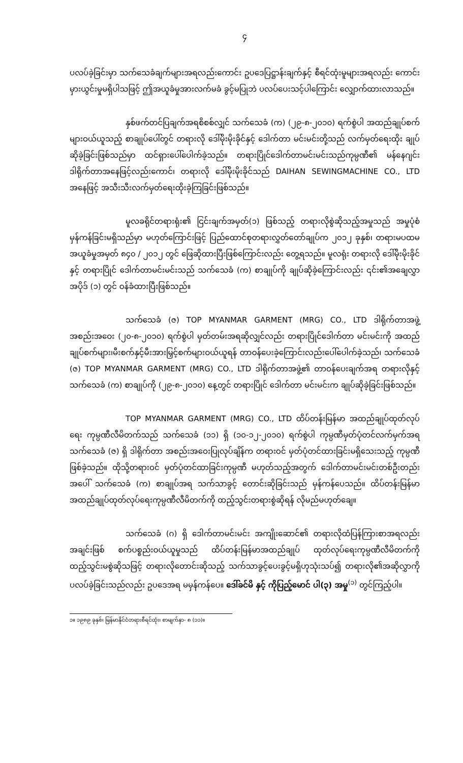၄
ပလပ်ခဲ့ခြင်းမှာ သက်သေခံချက်များအရလည်းကောင်း ဥပဒေပြဋ္ဌာန်းချက်နှင့် စီရင်ထုံးမူများအရလည်း ကောင်း မှားယွင်းမှုမရှိပါသဖြင့် ဤအယူခံမှုအားလက်မခံ ခွင့်မပြုဘဲ ပလပ်ပေးသင့်ပါကြောင်း လျှောက်ထားလာသည်။
နှစ်ဖက်တင်ပြချက်အရစိစစ်လျှင် သက်သေခံ (က) (၂၉-၈-၂၀၁၀) ရက်စွဲပါ အထည်ချုပ်စက်များဝယ်ယူသည့် စာချုပ်ပေါ်တွင် တရားလို ဒေါ်မိုးမိုးခိုင်နှင့် ဒေါက်တာ မင်းမင်းတို့သည် လက်မှတ်ရေးထိုး ချုပ်ဆိုခဲ့ခြင်းဖြစ်သည်မှာ ထင်ရှားပေါ်ပေါက်ခဲ့သည်။ တရားပြိုင်ဒေါက်တာမင်းမင်းသည်ကုမ္ပဏီ၏ မန်နေဂျင်းဒါရိုက်တာအနေဖြင့်လည်းကောင်၊ တရားလို ဒေါ်မိုးမိုးခိုင်သည် DAIHAN SEWINGMACHINE CO., LTD အနေဖြင့် အသီးသီးလက်မှတ်ရေးထိုးခဲ့ကြခြင်းဖြစ်သည်။
မူလခရိုင်တရားရုံး၏ ငြင်းချက်အမှတ်(၁) ဖြစ်သည့် တရားလိုစွဲဆိုသည့်အမှုသည် အမှုပုံစံမှန်ကန်ခြင်းမရှိသည်မှာ မဟုတ်ကြောင်းဖြင့် ပြည်ထောင်စုတရားလွှတ်တော်ချုပ်က ၂၀၁၂ ခုနှစ်၊ တရားမပထမအယူခံမှုအမှတ် ၈၄၀ / ၂၀၁၂ တွင် ဖြေဆိုထားပြီးဖြစ်ကြောင်းလည်း တွေ့ရသည်။ မူလရုံး တရားလို ဒေါ်မိုးမိုးခိုင်နှင့် တရားပြိုင် ဒေါက်တာမင်းမင်းသည် သက်သေခံ (က) စာချုပ်ကို ချုပ်ဆိုခဲ့ကြောင်းလည်း ၎င်း၏အချေလွှာအပိုဒ် (၁) တွင် ဝန်ခံထားပြီးဖြစ်သည်။
သက်သေခံ (ဇ) TOP MYANMAR GARMENT (MRG) CO., LTD ဒါရိုက်တာအဖွဲ့ အစည်းအဝေး (၂၀-၈-၂၀၁၀) ရက်စွဲပါ မှတ်တမ်းအရဆိုလျှင်လည်း တရားပြိုင်ဒေါက်တာ မင်းမင်းကို အထည်ချုပ်စက်များ၊မီးစက်နှင့်မီးအားမြှင့်စက်များဝယ်ယူရန် တာဝန်ပေးခဲ့ကြောင်းလည်းပေါ်ပေါက်ခဲ့သည်၊ သက်သေခံ (ဇ) TOP MYANMAR GARMENT (MRG) CO., LTD ဒါရိုက်တာအဖွဲ့၏ တာဝန်ပေးချက်အရ တရားလိုနှင့် သက်သေခံ (က) စာချုပ်ကို (၂၉-၈-၂၀၁၀) နေ့တွင် တရားပြိုင် ဒေါက်တာ မင်းမင်းက ချုပ်ဆိုခဲ့ခြင်းဖြစ်သည်။
TOP MYANMAR GARMENT (MRG) CO., LTD ထိပ်တန်းမြန်မာ အထည်ချုပ်ထုတ်လုပ်ရေး ကုမ္ပဏီလီမိတက်သည် သက်သေခံ (၁၁) ရှိ (၁၀-၁၂-၂၀၁၀) ရက်စွဲပါ ကုမ္ပဏီမှတ်ပုံတင်လက်မှက်အရ သက်သေခံ (ဇ) ရှိ ဒါရိုက်တာ အစည်းအဝေးပြုလုပ်ချိန်က တရားဝင် မှတ်ပုံတင်ထားခြင်းမရှိသေးသည့် ကုမ္ပဏီဖြစ်ခဲ့သည်။ ထိုသို့တရားဝင် မှတ်ပုံတင်ထာခြင်းကုမ္ပဏီ မဟုတ်သည့်အတွက် ဒေါက်တာမင်းမင်းတစ်ဦးတည်းအပေါ် သက်သေခံ (က) စာချုပ်အရ သက်သာခွင့် တောင်းဆိုခြင်းသည် မှန်ကန်ပေသည်။ ထိပ်တန်းမြန်မာ အထည်ချုပ်ထုတ်လုပ်ရေးကုမ္ပဏီလီမိတက်ကို ထည့်သွင်းတရားစွဲဆိုရန် လိုမည်မဟုတ်ချေ။
သက်သေခံ (ဂ) ရှိ ဒေါက်တာမင်းမင်း အကျိုးဆောင်၏ တရားလိုထံပြန်ကြားစာအရလည်း အချင်းဖြစ် စက်ပစ္စည်းဝယ်ယူမှုသည် ထိပ်တန်းမြန်မာအထည်ချုပ် ထုတ်လုပ်ရေးကုမ္ပဏီလီမိတက်ကို ထည့်သွင်းမစွဲဆိုသဖြင့် တရားလိုတောင်းဆိုသည့် သက်သာခွင့်ပေးခွင့်မရှိဟုသုံးသပ်၍ တရားလို၏အဆိုလွှာကို ပလပ်ခဲ့ခြင်းသည်လည်း ဥပဒေအရ မမှန်ကန်ပေ။ ဒေါ်ခင်မိ နှင့် ကိုပြည့်မောင် ပါ(၃) အမှု<sup>(၁)</sup> တွင်ကြည့်ပါ။
၁။ ၁၉၈၉ ခုနှစ်၊ မြန်မာနိုင်ငံတရားစီရင်ထုံး၊ စာမျက်နှာ- ၈ (၁၁)။